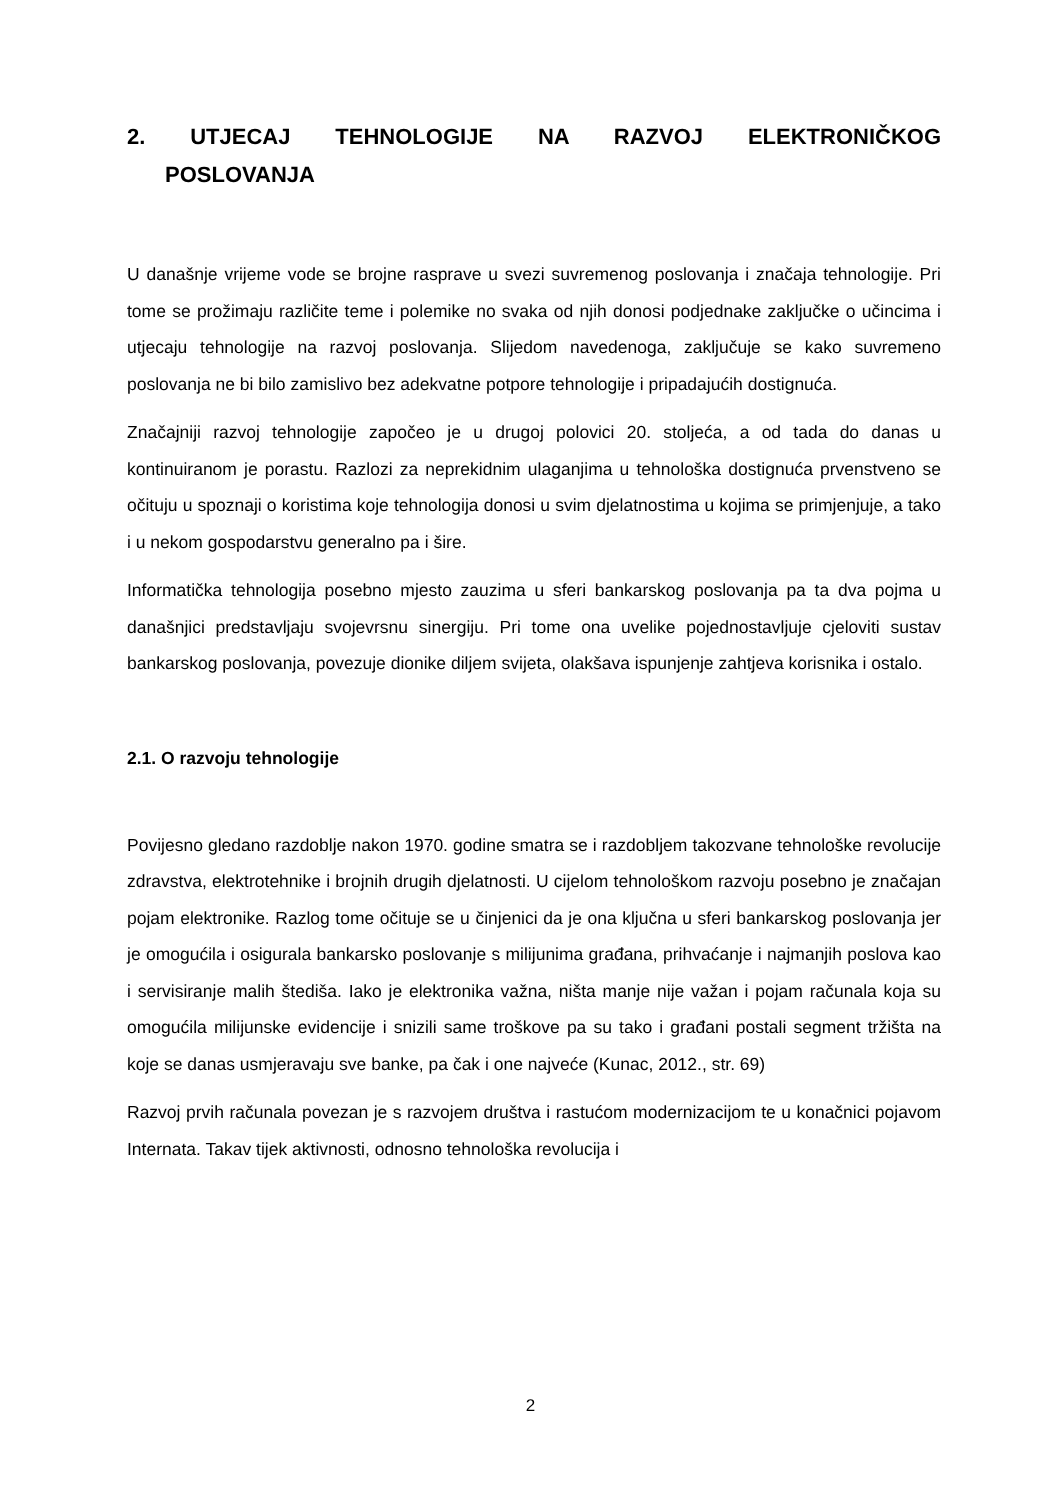2. UTJECAJ TEHNOLOGIJE NA RAZVOJ ELEKTRONIČKOG
POSLOVANJA
U današnje vrijeme vode se brojne rasprave u svezi suvremenog poslovanja i značaja tehnologije. Pri tome se prožimaju različite teme i polemike no svaka od njih donosi podjednake zaključke o učincima i utjecaju tehnologije na razvoj poslovanja. Slijedom navedenoga, zaključuje se kako suvremeno poslovanja ne bi bilo zamislivo bez adekvatne potpore tehnologije i pripadajućih dostignuća.
Značajniji razvoj tehnologije započeo je u drugoj polovici 20. stoljeća, a od tada do danas u kontinuiranom je porastu. Razlozi za neprekidnim ulaganjima u tehnološka dostignuća prvenstveno se očituju u spoznaji o koristima koje tehnologija donosi u svim djelatnostima u kojima se primjenjuje, a tako i u nekom gospodarstvu generalno pa i šire.
Informatička tehnologija posebno mjesto zauzima u sferi bankarskog poslovanja pa ta dva pojma u današnjici predstavljaju svojevrsnu sinergiju. Pri tome ona uvelike pojednostavljuje cjeloviti sustav bankarskog poslovanja, povezuje dionike diljem svijeta, olakšava ispunjenje zahtjeva korisnika i ostalo.
2.1. O razvoju tehnologije
Povijesno gledano razdoblje nakon 1970. godine smatra se i razdobljem takozvane tehnološke revolucije zdravstva, elektrotehnike i brojnih drugih djelatnosti. U cijelom tehnološkom razvoju posebno je značajan pojam elektronike. Razlog tome očituje se u činjenici da je ona ključna u sferi bankarskog poslovanja jer je omogućila i osigurala bankarsko poslovanje s milijunima građana, prihvaćanje i najmanjih poslova kao i servisiranje malih štediša. Iako je elektronika važna, ništa manje nije važan i pojam računala koja su omogućila milijunske evidencije i snizili same troškove pa su tako i građani postali segment tržišta na koje se danas usmjeravaju sve banke, pa čak i one najveće (Kunac, 2012., str. 69)
Razvoj prvih računala povezan je s razvojem društva i rastućom modernizacijom te u konačnici pojavom Internata. Takav tijek aktivnosti, odnosno tehnološka revolucija i
2